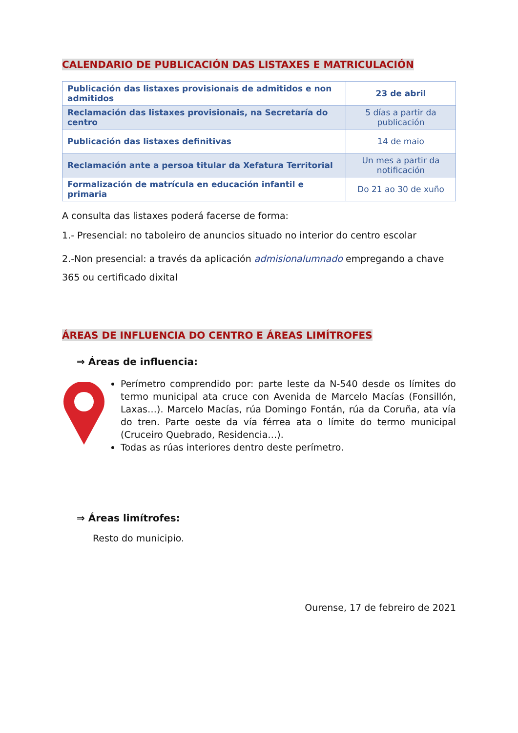CALENDARIO DE PUBLICACIÓN DAS LISTAXES E MATRICULACIÓN
| Publicación das listaxes provisionais de admitidos e non admitidos | 23 de abril |
| Reclamación das listaxes provisionais, na Secretaría do centro | 5 días a partir da publicación |
| Publicación das listaxes definitivas | 14 de maio |
| Reclamación ante a persoa titular da Xefatura Territorial | Un mes a partir da notificación |
| Formalización de matrícula en educación infantil e primaria | Do 21 ao 30 de xuño |
A consulta das listaxes poderá facerse de forma:
1.- Presencial: no taboleiro de anuncios situado no interior do centro escolar
2.-Non presencial: a través da aplicación admisionalumnado empregando a chave 365 ou certificado dixital
ÁREAS DE INFLUENCIA DO CENTRO E ÁREAS LIMÍTROFES
⇒ Áreas de influencia:
Perímetro comprendido por: parte leste da N-540 desde os límites do termo municipal ata cruce con Avenida de Marcelo Macías (Fonsillón, Laxas…). Marcelo Macías, rúa Domingo Fontán, rúa da Coruña, ata vía do tren. Parte oeste da vía férrea ata o límite do termo municipal (Cruceiro Quebrado, Residencia…).
Todas as rúas interiores dentro deste perímetro.
⇒ Áreas limítrofes:
Resto do municipio.
Ourense, 17 de febreiro de 2021